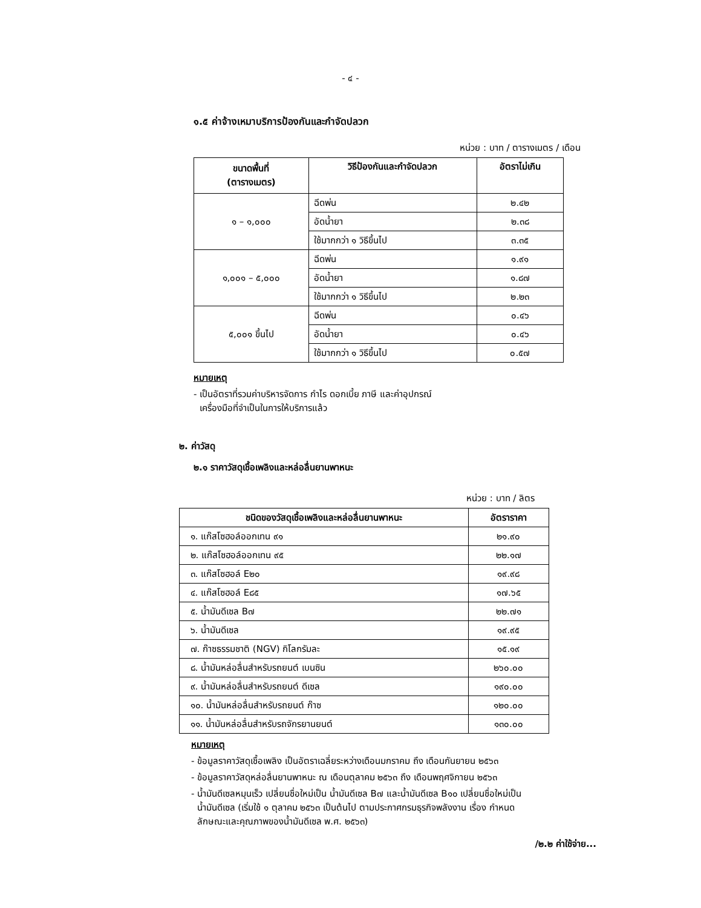- ๔ -
๑.๕ ค่าจ้างเหมาบริการป้องกันและกำจัดปลวก
หน่วย : บาท / ตารางเมตร / เดือน
| ขนาดพื้นที่ (ตารางเมตร) | วิธีป้องกันและกำจัดปลวก | อัตราไม่เกิน |
| --- | --- | --- |
| ๑ – ๑,๐๐๐ | ฉีดพ่น | ๒.๔๒ |
| | อัดน้ำยา | ๒.๓๘ |
| | ใช้มากกว่า ๑ วิธีขึ้นไป | ๓.๓๕ |
| ๑,๐๐๑ – ๕,๐๐๐ | ฉีดพ่น | ๑.๙๑ |
| | อัดน้ำยา | ๑.๘๗ |
| | ใช้มากกว่า ๑ วิธีขึ้นไป | ๒.๒๓ |
| ๕,๐๐๑ ขึ้นไป | ฉีดพ่น | ๐.๔๖ |
| | อัดน้ำยา | ๐.๔๖ |
| | ใช้มากกว่า ๑ วิธีขึ้นไป | ๐.๕๗ |
หมายเหตุ
- เป็นอัตราที่รวมค่าบริหารจัดการ กำไร ดอกเบี้ย ภาษี และค่าอุปกรณ์
เครื่องมือที่จำเป็นในการให้บริการแล้ว
๒. ค่าวัสดุ
๒.๑ ราคาวัสดุเชื้อเพลิงและหล่อลื่นยานพาหนะ
หน่วย : บาท / ลิตร
| ชนิดของวัสดุเชื้อเพลิงและหล่อลื่นยานพาหนะ | อัตราราคา |
| --- | --- |
| ๑. แก๊สโซฮอล์ออกเทน ๙๑ | ๒๑.๙๐ |
| ๒. แก๊สโซฮอล์ออกเทน ๙๕ | ๒๒.๑๗ |
| ๓. แก๊สโซฮอล์ E๒๐ | ๑๙.๙๘ |
| ๔. แก๊สโซฮอล์ E๘๕ | ๑๗.๖๕ |
| ๕. น้ำมันดีเซล B๗ | ๒๒.๗๑ |
| ๖. น้ำมันดีเซล | ๑๙.๙๕ |
| ๗. ก๊าซธรรมชาติ (NGV) กิโลกรัมละ | ๑๕.๑๙ |
| ๘. น้ำมันหล่อลื่นสำหรับรถยนต์ เบนซิน | ๒๖๐.๐๐ |
| ๙. น้ำมันหล่อลื่นสำหรับรถยนต์ ดีเซล | ๑๙๐.๐๐ |
| ๑๐. น้ำมันหล่อลื่นสำหรับรถยนต์ ก๊าซ | ๑๒๐.๐๐ |
| ๑๑. น้ำมันหล่อลื่นสำหรับรถจักรยานยนต์ | ๑๓๐.๐๐ |
หมายเหตุ
- ข้อมูลราคาวัสดุเชื้อเพลิง เป็นอัตราเฉลี่ยระหว่างเดือนมกราคม ถึง เดือนกันยายน ๒๕๖๓
- ข้อมูลราคาวัสดุหล่อลื่นยานพาหนะ ณ เดือนตุลาคม ๒๕๖๓ ถึง เดือนพฤศจิกายน ๒๕๖๓
- น้ำมันดีเซลหมุนเร็ว เปลี่ยนชื่อใหม่เป็น น้ำมันดีเซล B๗ และน้ำมันดีเซล B๑๐ เปลี่ยนชื่อใหม่เป็น
น้ำมันดีเซล (เริ่มใช้ ๑ ตุลาคม ๒๕๖๓ เป็นต้นไป ตามประกาศกรมธุรกิจพลังงาน เรื่อง กำหนด
ลักษณะและคุณภาพของน้ำมันดีเซล พ.ศ. ๒๕๖๓)
/๒.๒ ค่าใช้จ่าย...